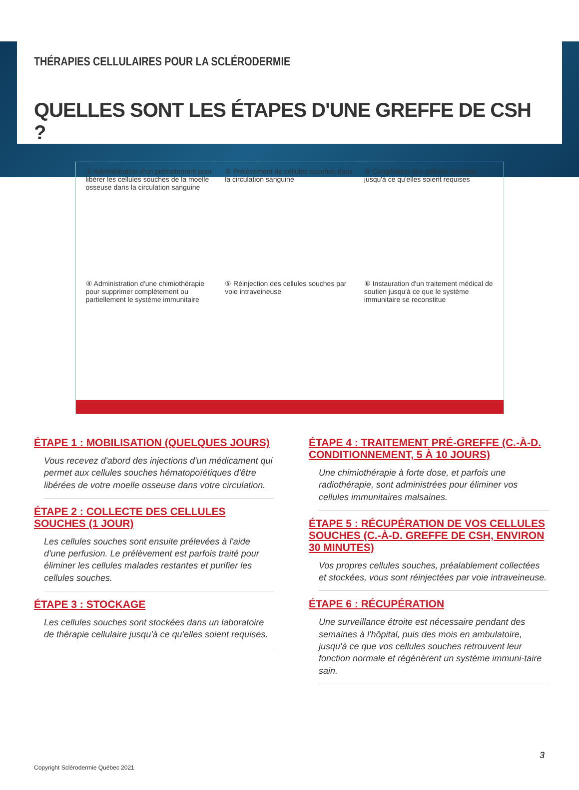THÉRAPIES CELLULAIRES POUR LA SCLÉRODERMIE
QUELLES SONT LES ÉTAPES D'UNE GREFFE DE CSH ?
① Administration d'un prétraitement pour libérer les cellules souches de la moelle osseuse dans la circulation sanguine
② Prélèvement de cellules souches dans la circulation sanguine
③ Congélation des cellules souches jusqu'à ce qu'elles soient requises
④ Administration d'une chimiothérapie pour supprimer complètement ou partiellement le système immunitaire
⑤ Réinjection des cellules souches par voie intraveineuse
⑥ Instauration d'un traitement médical de soutien jusqu'à ce que le système immunitaire se reconstitue
ÉTAPE 1 : MOBILISATION (QUELQUES JOURS)
Vous recevez d'abord des injections d'un médicament qui permet aux cellules souches hématopoïétiques d'être libérées de votre moelle osseuse dans votre circulation.
ÉTAPE 2 : COLLECTE DES CELLULES SOUCHES (1 JOUR)
Les cellules souches sont ensuite prélevées à l'aide d'une perfusion. Le prélèvement est parfois traité pour éliminer les cellules malades restantes et purifier les cellules souches.
ÉTAPE 3 : STOCKAGE
Les cellules souches sont stockées dans un laboratoire de thérapie cellulaire jusqu'à ce qu'elles soient requises.
ÉTAPE 4 : TRAITEMENT PRÉ-GREFFE (C.-À-D. CONDITIONNEMENT, 5 À 10 JOURS)
Une chimiothérapie à forte dose, et parfois une radiothérapie, sont administrées pour éliminer vos cellules immunitaires malsaines.
ÉTAPE 5 : RÉCUPÉRATION DE VOS CELLULES SOUCHES (C.-À-D. GREFFE DE CSH, ENVIRON 30 MINUTES)
Vos propres cellules souches, préalablement collectées et stockées, vous sont réinjectées par voie intraveineuse.
ÉTAPE 6 : RÉCUPÉRATION
Une surveillance étroite est nécessaire pendant des semaines à l'hôpital, puis des mois en ambulatoire, jusqu'à ce que vos cellules souches retrouvent leur fonction normale et régénèrent un système immuni-taire sain.
3
Copyright Sclérodermie Québec 2021